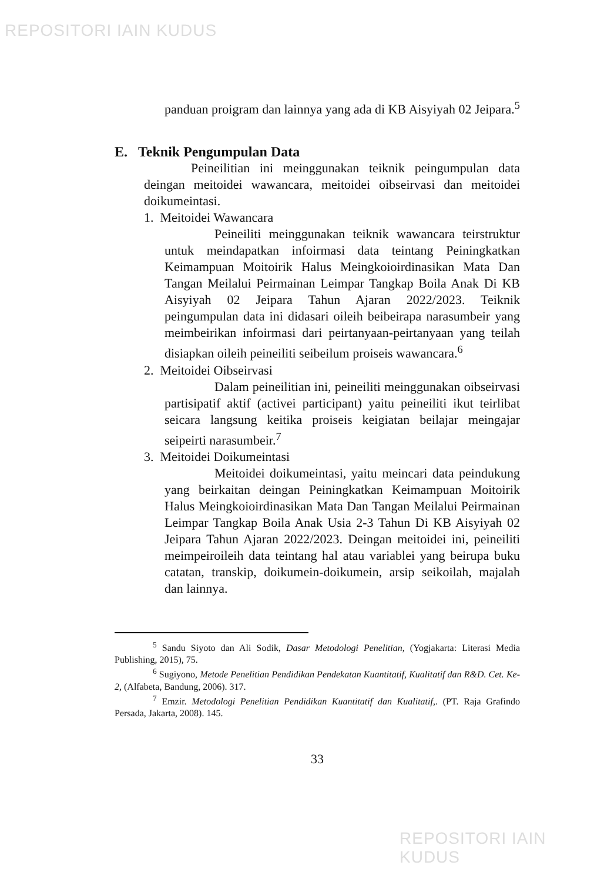REPOSITORI IAIN KUDUS
panduan proigram dan lainnya yang ada di KB Aisyiyah 02 Jeipara.<sup>5</sup>
E. Teknik Pengumpulan Data
Peineilitian ini meinggunakan teiknik peingumpulan data deingan meitoidei wawancara, meitoidei oibseirvasi dan meitoidei doikumeintasi.
1. Meitoidei Wawancara
Peineiliti meinggunakan teiknik wawancara teirstruktur untuk meindapatkan infoirmasi data teintang Peiningkatkan Keimampuan Moitoirik Halus Meingkoioirdinasikan Mata Dan Tangan Meilalui Peirmainan Leimpar Tangkap Boila Anak Di KB Aisyiyah 02 Jeipara Tahun Ajaran 2022/2023. Teiknik peingumpulan data ini didasari oileih beibeirapa narasumbeir yang meimbeirikan infoirmasi dari peirtanyaan-peirtanyaan yang teilah disiapkan oileih peineiliti seibeilum proiseis wawancara.<sup>6</sup>
2. Meitoidei Oibseirvasi
Dalam peineilitian ini, peineiliti meinggunakan oibseirvasi partisipatif aktif (activei participant) yaitu peineiliti ikut teirlibat seicara langsung keitika proiseis keigiatan beilajar meingajar seipeirti narasumbeir.<sup>7</sup>
3. Meitoidei Doikumeintasi
Meitoidei doikumeintasi, yaitu meincari data peindukung yang beirkaitan deingan Peiningkatkan Keimampuan Moitoirik Halus Meingkoioirdinasikan Mata Dan Tangan Meilalui Peirmainan Leimpar Tangkap Boila Anak Usia 2-3 Tahun Di KB Aisyiyah 02 Jeipara Tahun Ajaran 2022/2023. Deingan meitoidei ini, peineiliti meimpeiroileih data teintang hal atau variablei yang beirupa buku catatan, transkip, doikumein-doikumein, arsip seikoilah, majalah dan lainnya.
<sup>5</sup> Sandu Siyoto dan Ali Sodik, Dasar Metodologi Penelitian, (Yogjakarta: Literasi Media Publishing, 2015), 75.
<sup>6</sup> Sugiyono, Metode Penelitian Pendidikan Pendekatan Kuantitatif, Kualitatif dan R&D. Cet. Ke-2, (Alfabeta, Bandung, 2006). 317.
<sup>7</sup> Emzir. Metodologi Penelitian Pendidikan Kuantitatif dan Kualitatif,. (PT. Raja Grafindo Persada, Jakarta, 2008). 145.
33
REPOSITORI IAIN KUDUS